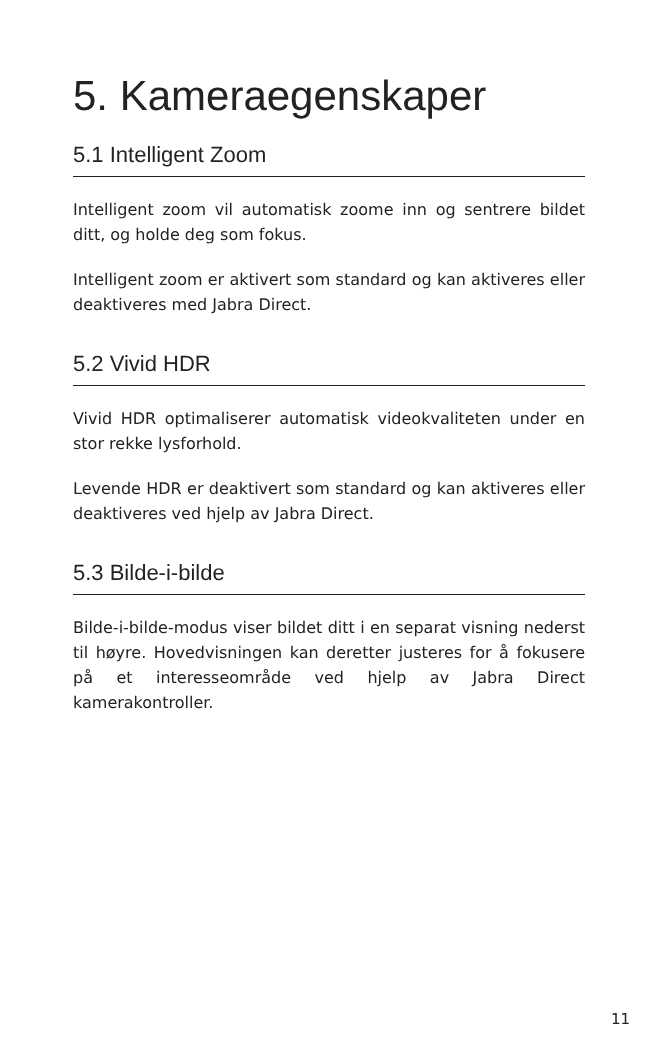5. Kameraegenskaper
5.1 Intelligent Zoom
Intelligent zoom vil automatisk zoome inn og sentrere bildet ditt, og holde deg som fokus.
Intelligent zoom er aktivert som standard og kan aktiveres eller deaktiveres med Jabra Direct.
5.2 Vivid HDR
Vivid HDR optimaliserer automatisk videokvaliteten under en stor rekke lysforhold.
Levende HDR er deaktivert som standard og kan aktiveres eller deaktiveres ved hjelp av Jabra Direct.
5.3 Bilde-i-bilde
Bilde-i-bilde-modus viser bildet ditt i en separat visning nederst til høyre. Hovedvisningen kan deretter justeres for å fokusere på et interesseområde ved hjelp av Jabra Direct kamerakontroller.
11